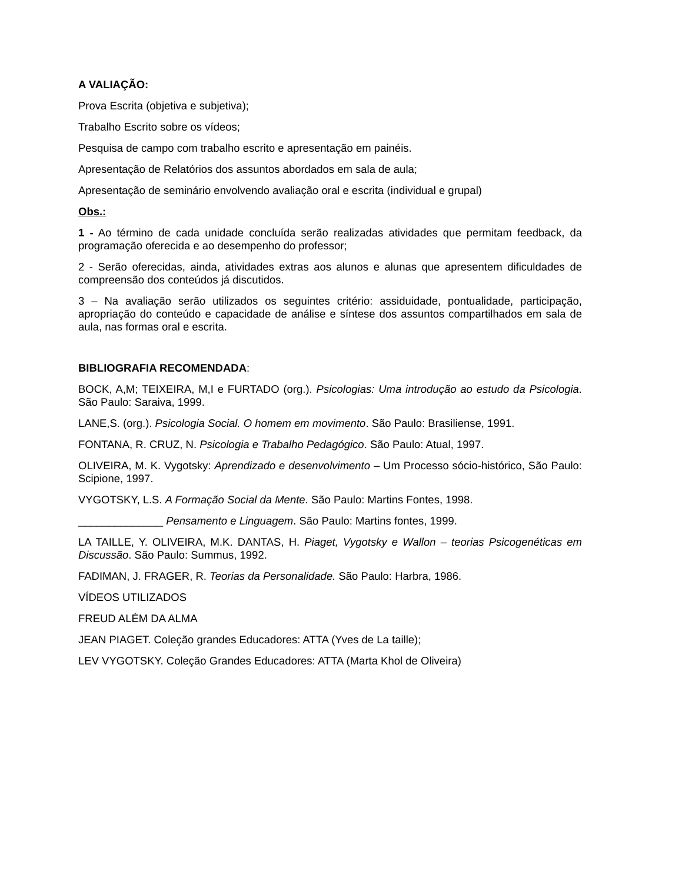A VALIAÇÃO:
Prova Escrita (objetiva e subjetiva);
Trabalho Escrito sobre os vídeos;
Pesquisa de campo com trabalho escrito e apresentação em painéis.
Apresentação de Relatórios dos assuntos abordados em sala de aula;
Apresentação de seminário envolvendo avaliação oral e escrita (individual e grupal)
Obs.:
1 - Ao término de cada unidade concluída serão realizadas atividades que permitam feedback, da programação oferecida e ao desempenho do professor;
2 - Serão oferecidas, ainda, atividades extras aos alunos e alunas que apresentem dificuldades de compreensão dos conteúdos já discutidos.
3 – Na avaliação serão utilizados os seguintes critério: assiduidade, pontualidade, participação, apropriação do conteúdo e capacidade de análise e síntese dos assuntos compartilhados em sala de aula, nas formas oral e escrita.
BIBLIOGRAFIA RECOMENDADA:
BOCK, A,M; TEIXEIRA, M,I e FURTADO (org.). Psicologias: Uma introdução ao estudo da Psicologia. São Paulo: Saraiva, 1999.
LANE,S. (org.). Psicologia Social. O homem em movimento. São Paulo: Brasiliense, 1991.
FONTANA, R. CRUZ, N. Psicologia e Trabalho Pedagógico. São Paulo: Atual, 1997.
OLIVEIRA, M. K. Vygotsky: Aprendizado e desenvolvimento – Um Processo sócio-histórico, São Paulo: Scipione, 1997.
VYGOTSKY, L.S. A Formação Social da Mente. São Paulo: Martins Fontes, 1998.
______________ Pensamento e Linguagem. São Paulo: Martins fontes, 1999.
LA TAILLE, Y. OLIVEIRA, M.K. DANTAS, H. Piaget, Vygotsky e Wallon – teorias Psicogenéticas em Discussão. São Paulo: Summus, 1992.
FADIMAN, J. FRAGER, R. Teorias da Personalidade. São Paulo: Harbra, 1986.
VÍDEOS UTILIZADOS
FREUD ALÉM DA ALMA
JEAN PIAGET. Coleção grandes Educadores: ATTA (Yves de La taille);
LEV VYGOTSKY. Coleção Grandes Educadores: ATTA (Marta Khol de Oliveira)